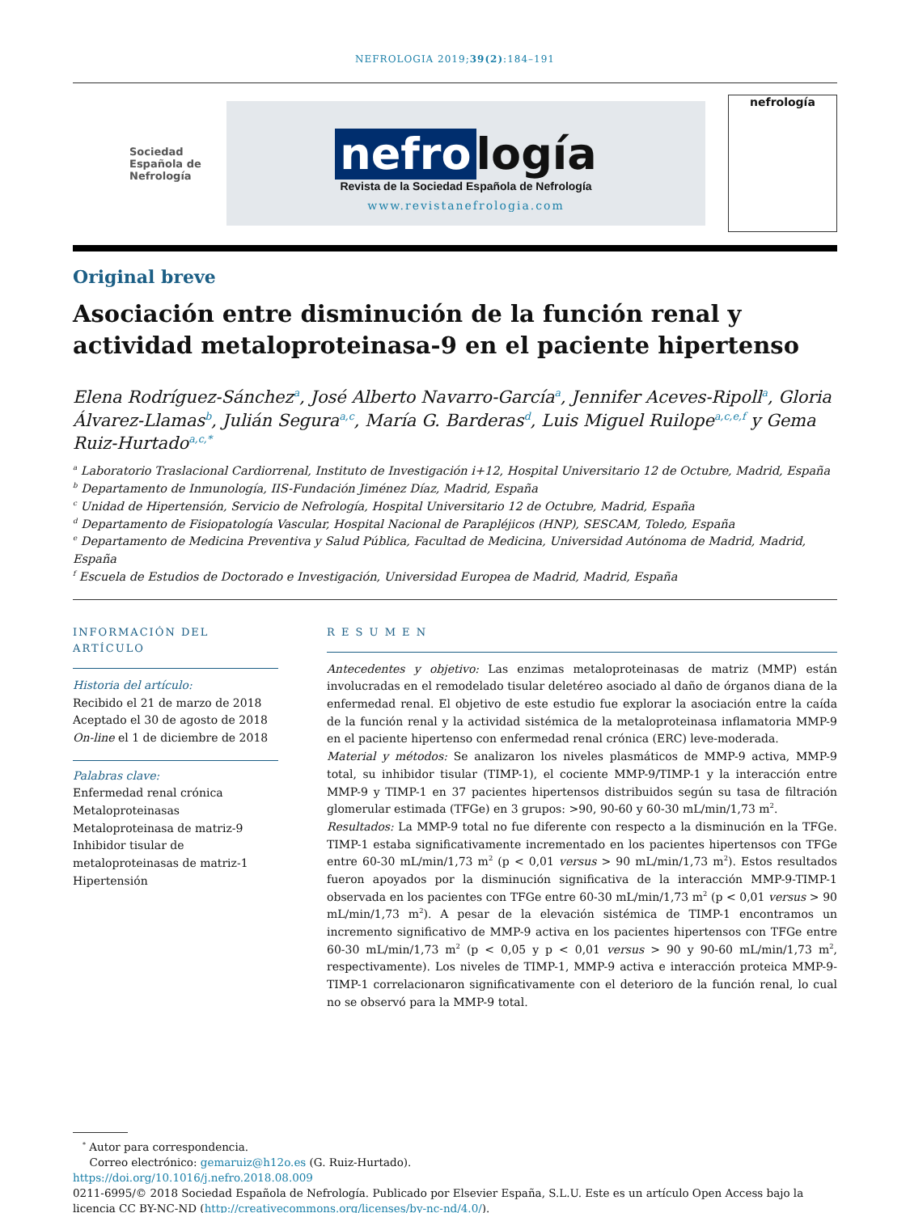NEFROLOGIA 2019;39(2):184–191
Sociedad Española de Nefrología
nefro logía
Revista de la Sociedad Española de Nefrología
www.revistanefrologia.com
nefrología
Original breve
Asociación entre disminución de la función renal y actividad metaloproteinasa-9 en el paciente hipertenso
Elena Rodríguez-Sánchez<sup>a</sup>, José Alberto Navarro-García<sup>a</sup>, Jennifer Aceves-Ripoll<sup>a</sup>, Gloria Álvarez-Llamas<sup>b</sup>, Julián Segura<sup>a,c</sup>, María G. Barderas<sup>d</sup>, Luis Miguel Ruilope<sup>a,c,e,f</sup> y Gema Ruiz-Hurtado<sup>a,c,*</sup>
<sup>a</sup> Laboratorio Traslacional Cardiorrenal, Instituto de Investigación i+12, Hospital Universitario 12 de Octubre, Madrid, España
<sup>b</sup> Departamento de Inmunología, IIS-Fundación Jiménez Díaz, Madrid, España
<sup>c</sup> Unidad de Hipertensión, Servicio de Nefrología, Hospital Universitario 12 de Octubre, Madrid, España
<sup>d</sup> Departamento de Fisiopatología Vascular, Hospital Nacional de Parapléjicos (HNP), SESCAM, Toledo, España
<sup>e</sup> Departamento de Medicina Preventiva y Salud Pública, Facultad de Medicina, Universidad Autónoma de Madrid, Madrid, España
<sup>f</sup> Escuela de Estudios de Doctorado e Investigación, Universidad Europea de Madrid, Madrid, España
INFORMACIÓN DEL ARTÍCULO
Historia del artículo:
Recibido el 21 de marzo de 2018
Aceptado el 30 de agosto de 2018
On-line el 1 de diciembre de 2018
Palabras clave:
Enfermedad renal crónica
Metaloproteinasas
Metaloproteinasa de matriz-9
Inhibidor tisular de metaloproteinasas de matriz-1
Hipertensión
R E S U M E N
Antecedentes y objetivo: Las enzimas metaloproteinasas de matriz (MMP) están involucradas en el remodelado tisular deletéreo asociado al daño de órganos diana de la enfermedad renal. El objetivo de este estudio fue explorar la asociación entre la caída de la función renal y la actividad sistémica de la metaloproteinasa inflamatoria MMP-9 en el paciente hipertenso con enfermedad renal crónica (ERC) leve-moderada.
Material y métodos: Se analizaron los niveles plasmáticos de MMP-9 activa, MMP-9 total, su inhibidor tisular (TIMP-1), el cociente MMP-9/TIMP-1 y la interacción entre MMP-9 y TIMP-1 en 37 pacientes hipertensos distribuidos según su tasa de filtración glomerular estimada (TFGe) en 3 grupos: >90, 90-60 y 60-30 mL/min/1,73 m<sup>2</sup>.
Resultados: La MMP-9 total no fue diferente con respecto a la disminución en la TFGe. TIMP-1 estaba significativamente incrementado en los pacientes hipertensos con TFGe entre 60-30 mL/min/1,73 m<sup>2</sup> (p < 0,01 versus > 90 mL/min/1,73 m<sup>2</sup>). Estos resultados fueron apoyados por la disminución significativa de la interacción MMP-9-TIMP-1 observada en los pacientes con TFGe entre 60-30 mL/min/1,73 m<sup>2</sup> (p < 0,01 versus > 90 mL/min/1,73 m<sup>2</sup>). A pesar de la elevación sistémica de TIMP-1 encontramos un incremento significativo de MMP-9 activa en los pacientes hipertensos con TFGe entre 60-30 mL/min/1,73 m<sup>2</sup> (p < 0,05 y p < 0,01 versus > 90 y 90-60 mL/min/1,73 m<sup>2</sup>, respectivamente). Los niveles de TIMP-1, MMP-9 activa e interacción proteica MMP-9-TIMP-1 correlacionaron significativamente con el deterioro de la función renal, lo cual no se observó para la MMP-9 total.
<sup>*</sup> Autor para correspondencia.
Correo electrónico: gemaruiz@h12o.es (G. Ruiz-Hurtado).
https://doi.org/10.1016/j.nefro.2018.08.009
0211-6995/© 2018 Sociedad Española de Nefrología. Publicado por Elsevier España, S.L.U. Este es un artículo Open Access bajo la licencia CC BY-NC-ND (http://creativecommons.org/licenses/by-nc-nd/4.0/).